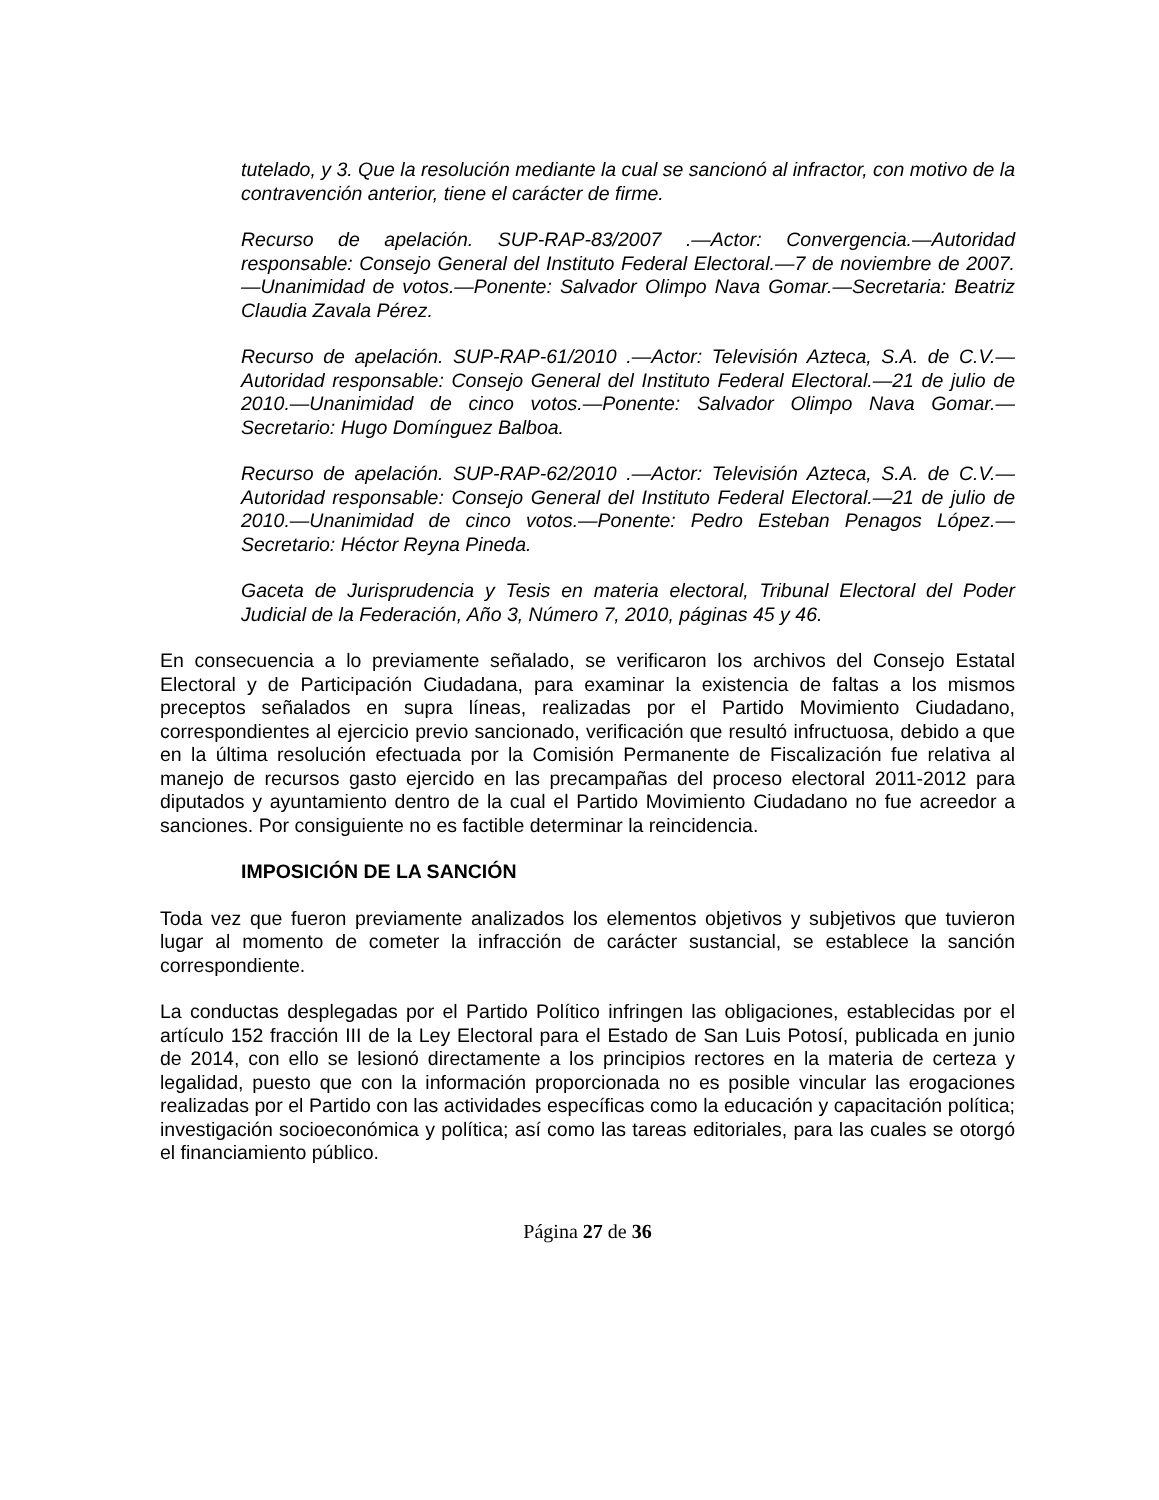tutelado, y 3. Que la resolución mediante la cual se sancionó al infractor, con motivo de la contravención anterior, tiene el carácter de firme.
Recurso de apelación. SUP-RAP-83/2007 .—Actor: Convergencia.—Autoridad responsable: Consejo General del Instituto Federal Electoral.—7 de noviembre de 2007.—Unanimidad de votos.—Ponente: Salvador Olimpo Nava Gomar.—Secretaria: Beatriz Claudia Zavala Pérez.
Recurso de apelación. SUP-RAP-61/2010 .—Actor: Televisión Azteca, S.A. de C.V.—Autoridad responsable: Consejo General del Instituto Federal Electoral.—21 de julio de 2010.—Unanimidad de cinco votos.—Ponente: Salvador Olimpo Nava Gomar.—Secretario: Hugo Domínguez Balboa.
Recurso de apelación. SUP-RAP-62/2010 .—Actor: Televisión Azteca, S.A. de C.V.—Autoridad responsable: Consejo General del Instituto Federal Electoral.—21 de julio de 2010.—Unanimidad de cinco votos.—Ponente: Pedro Esteban Penagos López.—Secretario: Héctor Reyna Pineda.
Gaceta de Jurisprudencia y Tesis en materia electoral, Tribunal Electoral del Poder Judicial de la Federación, Año 3, Número 7, 2010, páginas 45 y 46.
En consecuencia a lo previamente señalado, se verificaron los archivos del Consejo Estatal Electoral y de Participación Ciudadana, para examinar la existencia de faltas a los mismos preceptos señalados en supra líneas, realizadas por el Partido Movimiento Ciudadano, correspondientes al ejercicio previo sancionado, verificación que resultó infructuosa, debido a que en la última resolución efectuada por la Comisión Permanente de Fiscalización fue relativa al manejo de recursos gasto ejercido en las precampañas del proceso electoral 2011-2012 para diputados y ayuntamiento dentro de la cual el Partido Movimiento Ciudadano no fue acreedor a sanciones. Por consiguiente no es factible determinar la reincidencia.
IMPOSICIÓN DE LA SANCIÓN
Toda vez que fueron previamente analizados los elementos objetivos y subjetivos que tuvieron lugar al momento de cometer la infracción de carácter sustancial, se establece la sanción correspondiente.
La conductas desplegadas por el Partido Político infringen las obligaciones, establecidas por el artículo 152 fracción III de la Ley Electoral para el Estado de San Luis Potosí, publicada en junio de 2014, con ello se lesionó directamente a los principios rectores en la materia de certeza y legalidad, puesto que con la información proporcionada no es posible vincular las erogaciones realizadas por el Partido con las actividades específicas como la educación y capacitación política; investigación socioeconómica y política; así como las tareas editoriales, para las cuales se otorgó el financiamiento público.
Página 27 de 36